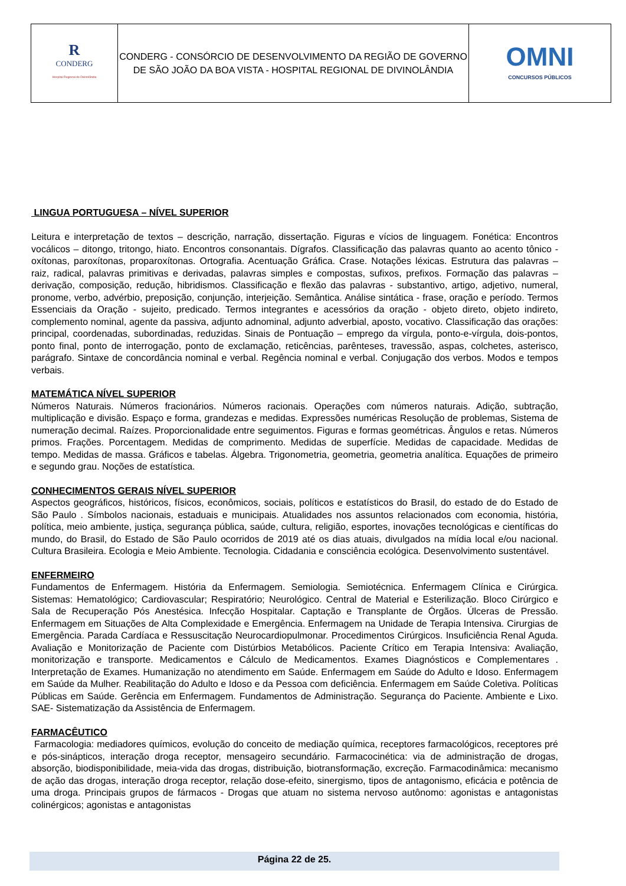| R CONDERG Hospital Regional de Divinolândia | CONDERG - CONSÓRCIO DE DESENVOLVIMENTO DA REGIÃO DE GOVERNO DE SÃO JOÃO DA BOA VISTA - HOSPITAL REGIONAL DE DIVINOLÂNDIA | OMNI CONCURSOS PÚBLICOS |
LINGUA PORTUGUESA – NÍVEL SUPERIOR
Leitura e interpretação de textos – descrição, narração, dissertação. Figuras e vícios de linguagem. Fonética: Encontros vocálicos – ditongo, tritongo, hiato. Encontros consonantais. Dígrafos. Classificação das palavras quanto ao acento tônico - oxítonas, paroxítonas, proparoxítonas. Ortografia. Acentuação Gráfica. Crase. Notações léxicas. Estrutura das palavras – raiz, radical, palavras primitivas e derivadas, palavras simples e compostas, sufixos, prefixos. Formação das palavras – derivação, composição, redução, hibridismos. Classificação e flexão das palavras - substantivo, artigo, adjetivo, numeral, pronome, verbo, advérbio, preposição, conjunção, interjeição. Semântica. Análise sintática - frase, oração e período. Termos Essenciais da Oração - sujeito, predicado. Termos integrantes e acessórios da oração - objeto direto, objeto indireto, complemento nominal, agente da passiva, adjunto adnominal, adjunto adverbial, aposto, vocativo. Classificação das orações: principal, coordenadas, subordinadas, reduzidas. Sinais de Pontuação – emprego da vírgula, ponto-e-vírgula, dois-pontos, ponto final, ponto de interrogação, ponto de exclamação, reticências, parênteses, travessão, aspas, colchetes, asterisco, parágrafo. Sintaxe de concordância nominal e verbal. Regência nominal e verbal. Conjugação dos verbos. Modos e tempos verbais.
MATEMÁTICA NÍVEL SUPERIOR
Números Naturais. Números fracionários. Números racionais. Operações com números naturais. Adição, subtração, multiplicação e divisão. Espaço e forma, grandezas e medidas. Expressões numéricas Resolução de problemas, Sistema de numeração decimal. Raízes. Proporcionalidade entre seguimentos. Figuras e formas geométricas. Ângulos e retas. Números primos. Frações. Porcentagem. Medidas de comprimento. Medidas de superfície. Medidas de capacidade. Medidas de tempo. Medidas de massa. Gráficos e tabelas. Álgebra. Trigonometria, geometria, geometria analítica. Equações de primeiro e segundo grau. Noções de estatística.
CONHECIMENTOS GERAIS NÍVEL SUPERIOR
Aspectos geográficos, históricos, físicos, econômicos, sociais, políticos e estatísticos do Brasil, do estado de do Estado de São Paulo . Símbolos nacionais, estaduais e municipais. Atualidades nos assuntos relacionados com economia, história, política, meio ambiente, justiça, segurança pública, saúde, cultura, religião, esportes, inovações tecnológicas e científicas do mundo, do Brasil, do Estado de São Paulo ocorridos de 2019 até os dias atuais, divulgados na mídia local e/ou nacional. Cultura Brasileira. Ecologia e Meio Ambiente. Tecnologia. Cidadania e consciência ecológica. Desenvolvimento sustentável.
ENFERMEIRO
Fundamentos de Enfermagem. História da Enfermagem. Semiologia. Semiotécnica. Enfermagem Clínica e Cirúrgica. Sistemas: Hematológico; Cardiovascular; Respiratório; Neurológico. Central de Material e Esterilização. Bloco Cirúrgico e Sala de Recuperação Pós Anestésica. Infecção Hospitalar. Captação e Transplante de Órgãos. Úlceras de Pressão. Enfermagem em Situações de Alta Complexidade e Emergência. Enfermagem na Unidade de Terapia Intensiva. Cirurgias de Emergência. Parada Cardíaca e Ressuscitação Neurocardiopulmonar. Procedimentos Cirúrgicos. Insuficiência Renal Aguda. Avaliação e Monitorização de Paciente com Distúrbios Metabólicos. Paciente Crítico em Terapia Intensiva: Avaliação, monitorização e transporte. Medicamentos e Cálculo de Medicamentos. Exames Diagnósticos e Complementares . Interpretação de Exames. Humanização no atendimento em Saúde. Enfermagem em Saúde do Adulto e Idoso. Enfermagem em Saúde da Mulher. Reabilitação do Adulto e Idoso e da Pessoa com deficiência. Enfermagem em Saúde Coletiva. Políticas Públicas em Saúde. Gerência em Enfermagem. Fundamentos de Administração. Segurança do Paciente. Ambiente e Lixo. SAE- Sistematização da Assistência de Enfermagem.
FARMACÊUTICO
Farmacologia: mediadores químicos, evolução do conceito de mediação química, receptores farmacológicos, receptores pré e pós-sinápticos, interação droga receptor, mensageiro secundário. Farmacocinética: via de administração de drogas, absorção, biodisponibilidade, meia-vida das drogas, distribuição, biotransformação, excreção. Farmacodinâmica: mecanismo de ação das drogas, interação droga receptor, relação dose-efeito, sinergismo, tipos de antagonismo, eficácia e potência de uma droga. Principais grupos de fármacos - Drogas que atuam no sistema nervoso autônomo: agonistas e antagonistas colinérgicos; agonistas e antagonistas
Página 22 de 25.